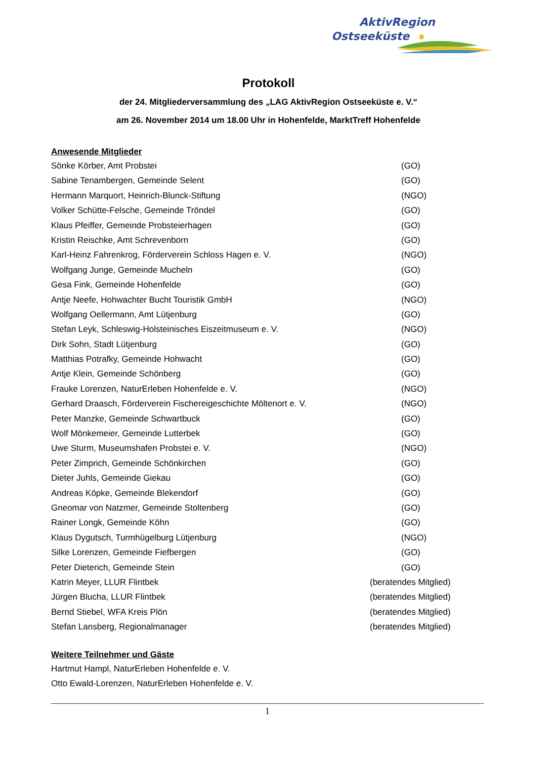AktivRegion
Ostseeküste
Protokoll
der 24. Mitgliederversammlung des „LAG AktivRegion Ostseeküste e. V.“
am 26. November 2014 um 18.00 Uhr in Hohenfelde, MarktTreff Hohenfelde
Anwesende Mitglieder
Sönke Körber, Amt Probstei (GO)
Sabine Tenambergen, Gemeinde Selent (GO)
Hermann Marquort, Heinrich-Blunck-Stiftung (NGO)
Volker Schütte-Felsche, Gemeinde Tröndel (GO)
Klaus Pfeiffer, Gemeinde Probsteierhagen (GO)
Kristin Reischke, Amt Schrevenborn (GO)
Karl-Heinz Fahrenkrog, Förderverein Schloss Hagen e. V. (NGO)
Wolfgang Junge, Gemeinde Mucheln (GO)
Gesa Fink, Gemeinde Hohenfelde (GO)
Antje Neefe, Hohwachter Bucht Touristik GmbH (NGO)
Wolfgang Oellermann, Amt Lütjenburg (GO)
Stefan Leyk, Schleswig-Holsteinisches Eiszeitmuseum e. V. (NGO)
Dirk Sohn, Stadt Lütjenburg (GO)
Matthias Potrafky, Gemeinde Hohwacht (GO)
Antje Klein, Gemeinde Schönberg (GO)
Frauke Lorenzen, NaturErleben Hohenfelde e. V. (NGO)
Gerhard Draasch, Förderverein Fischereigeschichte Möltenort e. V. (NGO)
Peter Manzke, Gemeinde Schwartbuck (GO)
Wolf Mönkemeier, Gemeinde Lutterbek (GO)
Uwe Sturm, Museumshafen Probstei e. V. (NGO)
Peter Zimprich, Gemeinde Schönkirchen (GO)
Dieter Juhls, Gemeinde Giekau (GO)
Andreas Köpke, Gemeinde Blekendorf (GO)
Gneomar von Natzmer, Gemeinde Stoltenberg (GO)
Rainer Longk, Gemeinde Köhn (GO)
Klaus Dygutsch, Turmhügelburg Lütjenburg (NGO)
Silke Lorenzen, Gemeinde Fiefbergen (GO)
Peter Dieterich, Gemeinde Stein (GO)
Katrin Meyer, LLUR Flintbek (beratendes Mitglied)
Jürgen Blucha, LLUR Flintbek (beratendes Mitglied)
Bernd Stiebel, WFA Kreis Plön (beratendes Mitglied)
Stefan Lansberg, Regionalmanager (beratendes Mitglied)
Weitere Teilnehmer und Gäste
Hartmut Hampl, NaturErleben Hohenfelde e. V.
Otto Ewald-Lorenzen, NaturErleben Hohenfelde e. V.
1